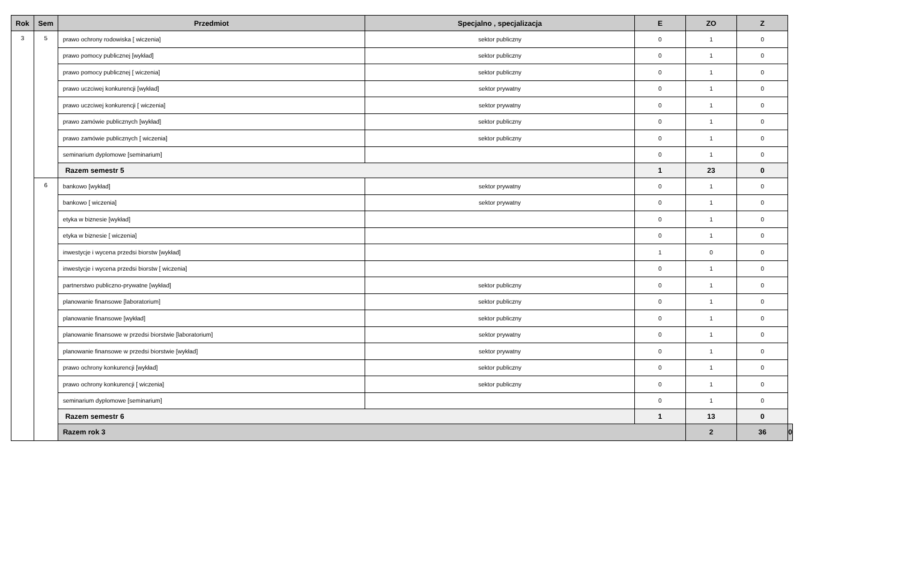| Rok | Sem | Przedmiot | Specjalno , specjalizacja | E | ZO | Z | |
| --- | --- | --- | --- | --- | --- | --- | --- |
| 3 | 5 | prawo ochrony rodowiska [ wiczenia] | sektor publiczny | 0 | 1 | 0 | |
| | | prawo pomocy publicznej [wykład] | sektor publiczny | 0 | 1 | 0 | |
| | | prawo pomocy publicznej [ wiczenia] | sektor publiczny | 0 | 1 | 0 | |
| | | prawo uczciwej konkurencji [wykład] | sektor prywatny | 0 | 1 | 0 | |
| | | prawo uczciwej konkurencji [ wiczenia] | sektor prywatny | 0 | 1 | 0 | |
| | | prawo zamówie publicznych [wykład] | sektor publiczny | 0 | 1 | 0 | |
| | | prawo zamówie publicznych [ wiczenia] | sektor publiczny | 0 | 1 | 0 | |
| | | seminarium dyplomowe [seminarium] | | 0 | 1 | 0 | |
| | | Razem semestr 5 | | 1 | 23 | 0 | |
| | 6 | bankowo [wykład] | sektor prywatny | 0 | 1 | 0 | |
| | | bankowo [ wiczenia] | sektor prywatny | 0 | 1 | 0 | |
| | | etyka w biznesie [wykład] | | 0 | 1 | 0 | |
| | | etyka w biznesie [ wiczenia] | | 0 | 1 | 0 | |
| | | inwestycje i wycena przedsi biorstw [wykład] | | 1 | 0 | 0 | |
| | | inwestycje i wycena przedsi biorstw [ wiczenia] | | 0 | 1 | 0 | |
| | | partnerstwo publiczno-prywatne [wykład] | sektor publiczny | 0 | 1 | 0 | |
| | | planowanie finansowe [laboratorium] | sektor publiczny | 0 | 1 | 0 | |
| | | planowanie finansowe [wykład] | sektor publiczny | 0 | 1 | 0 | |
| | | planowanie finansowe w przedsi biorstwie [laboratorium] | sektor prywatny | 0 | 1 | 0 | |
| | | planowanie finansowe w przedsi biorstwie [wykład] | sektor prywatny | 0 | 1 | 0 | |
| | | prawo ochrony konkurencji [wykład] | sektor publiczny | 0 | 1 | 0 | |
| | | prawo ochrony konkurencji [ wiczenia] | sektor publiczny | 0 | 1 | 0 | |
| | | seminarium dyplomowe [seminarium] | | 0 | 1 | 0 | |
| | | Razem semestr 6 | | 1 | 13 | 0 | |
| | | Razem rok 3 | | | 2 | 36 | 0 |